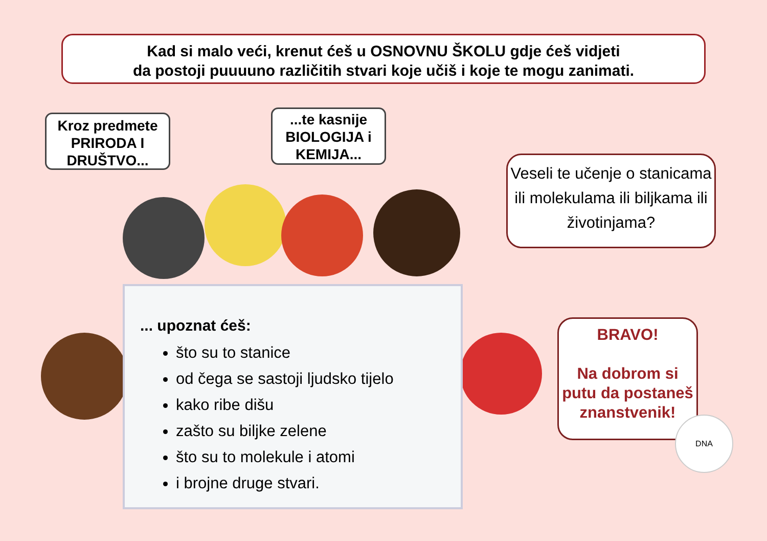Kad si malo veći, krenut ćeš u OSNOVNU ŠKOLU gdje ćeš vidjeti
da postoji puuuuno različitih stvari koje učiš i koje te mogu zanimati.
Kroz predmete PRIRODA I DRUŠTVO...
...te kasnije BIOLOGIJA i KEMIJA...
Veseli te učenje o stanicama ili molekulama ili biljkama ili životinjama?
BRAVO!
Na dobrom si putu da postaneš znanstvenik!
... upoznat ćeš:
što su to stanice
od čega se sastoji ljudsko tijelo
kako ribe dišu
zašto su biljke zelene
što su to molekule i atomi
i brojne druge stvari.
DNA